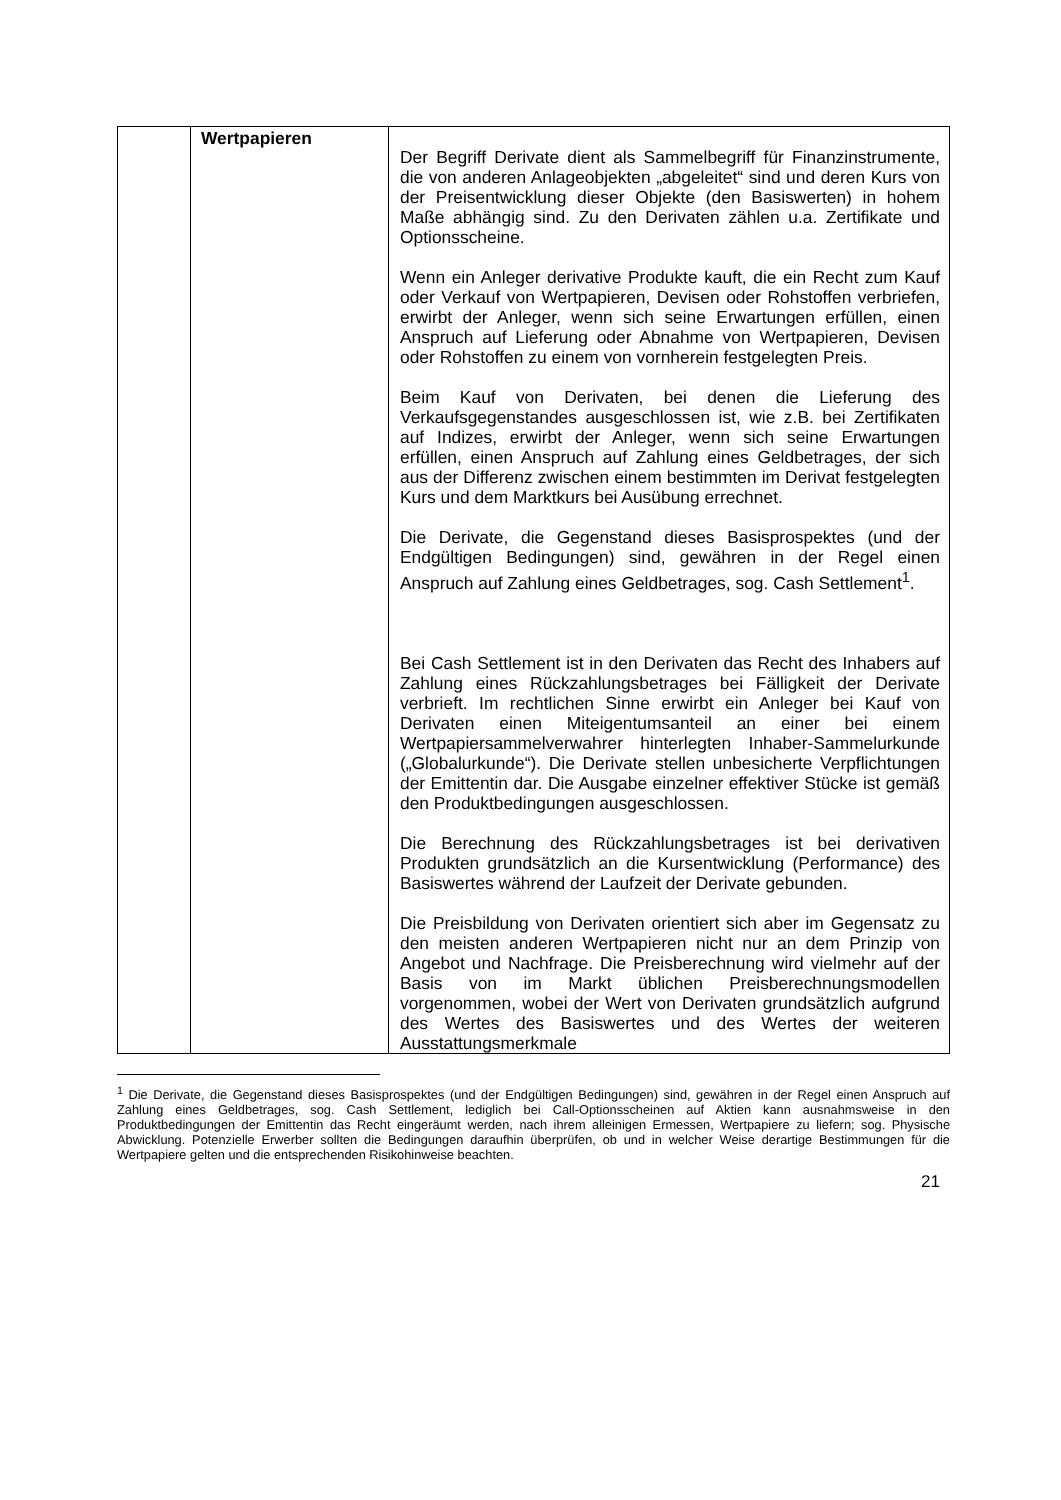| | Wertpapieren | Der Begriff Derivate dient als Sammelbegriff für Finanz­instrumente, die von anderen Anlageobjekten „abgeleitet“ sind und deren Kurs von der Preisentwicklung dieser Objekte (den Basiswerten) in hohem Maße abhängig sind. Zu den Derivaten zählen u.a. Zertifikate und Optionsscheine. Wenn ein Anleger derivative Produkte kauft, die ein Recht zum Kauf oder Verkauf von Wertpapieren, Devisen oder Rohstoffen verbriefen, erwirbt der Anleger, wenn sich seine Erwartungen erfüllen, einen Anspruch auf Lieferung oder Abnahme von Wertpapieren, Devisen oder Rohstoffen zu einem von vornherein festgelegten Preis. Beim Kauf von Derivaten, bei denen die Lieferung des Verkaufsgegenstandes ausgeschlossen ist, wie z.B. bei Zertifikaten auf Indizes, erwirbt der Anleger, wenn sich seine Erwartungen erfüllen, einen Anspruch auf Zahlung eines Geldbetrages, der sich aus der Differenz zwischen einem bestimmten im Derivat festgelegten Kurs und dem Marktkurs bei Ausübung errechnet. Die Derivate, die Gegenstand dieses Basisprospektes (und der Endgültigen Bedingungen) sind, gewähren in der Regel einen Anspruch auf Zahlung eines Geldbetrages, sog. Cash Settlement<sup>1</sup>. Bei Cash Settlement ist in den Derivaten das Recht des Inhabers auf Zahlung eines Rückzahlungsbetrages bei Fälligkeit der Derivate verbrieft. Im rechtlichen Sinne erwirbt ein Anleger bei Kauf von Derivaten einen Miteigentumsanteil an einer bei einem Wertpapiersammelverwahrer hinterlegten Inhaber-Sammelurkunde („Globalurkunde“). Die Derivate stellen unbesicherte Verpflichtungen der Emittentin dar. Die Ausgabe einzelner effektiver Stücke ist gemäß den Produktbedingungen ausgeschlossen. Die Berechnung des Rückzahlungsbetrages ist bei derivativen Produkten grundsätzlich an die Kursentwicklung (Performance) des Basiswertes während der Laufzeit der Derivate gebunden. Die Preisbildung von Derivaten orientiert sich aber im Gegensatz zu den meisten anderen Wertpapieren nicht nur an dem Prinzip von Angebot und Nachfrage. Die Preis­berechnung wird vielmehr auf der Basis von im Markt üblichen Preisberechnungsmodellen vorgenommen, wobei der Wert von Derivaten grundsätzlich aufgrund des Wertes des Basis­wertes und des Wertes der weiteren Ausstattungsmerkmale |
<sup>1</sup> Die Derivate, die Gegenstand dieses Basisprospektes (und der Endgültigen Bedingungen) sind, gewähren in der Regel einen Anspruch auf Zahlung eines Geldbetrages, sog. Cash Settlement, lediglich bei Call-Options­scheinen auf Aktien kann ausnahmsweise in den Produktbedingungen der Emittentin das Recht eingeräumt werden, nach ihrem alleinigen Ermessen, Wertpapiere zu liefern; sog. Physische Abwicklung. Potenzielle Erwerber sollten die Bedingungen daraufhin überprüfen, ob und in welcher Weise derartige Bestimmungen für die Wertpapiere gelten und die entsprechenden Risikohinweise beachten.
21